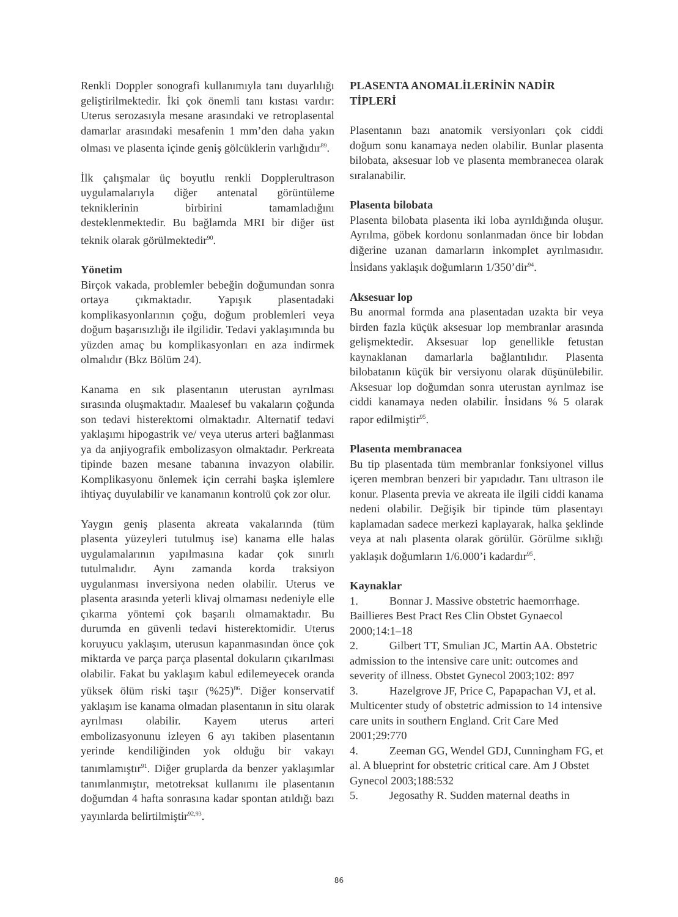Renkli Doppler sonografi kullanımıyla tanı duyarlılığı geliştirilmektedir. İki çok önemli tanı kıstası vardır: Uterus serozasıyla mesane arasındaki ve retroplasental damarlar arasındaki mesafenin 1 mm’den daha yakın olması ve plasenta içinde geniş gölcüklerin varlığıdır<sup>89</sup>.
İlk çalışmalar üç boyutlu renkli Dopplerultrason uygulamalarıyla diğer antenatal görüntüleme tekniklerinin birbirini tamamladığını desteklenmektedir. Bu bağlamda MRI bir diğer üst teknik olarak görülmektedir<sup>90</sup>.
Yönetim
Birçok vakada, problemler bebeğin doğumundan sonra ortaya çıkmaktadır. Yapışık plasentadaki komplikasyonlarının çoğu, doğum problemleri veya doğum başarısızlığı ile ilgilidir. Tedavi yaklaşımında bu yüzden amaç bu komplikasyonları en aza indirmek olmalıdır (Bkz Bölüm 24).
Kanama en sık plasentanın uterustan ayrılması sırasında oluşmaktadır. Maalesef bu vakaların çoğunda son tedavi histerektomi olmaktadır. Alternatif tedavi yaklaşımı hipogastrik ve/ veya uterus arteri bağlanması ya da anjiyografik embolizasyon olmaktadır. Perkreata tipinde bazen mesane tabanına invazyon olabilir. Komplikasyonu önlemek için cerrahi başka işlemlere ihtiyaç duyulabilir ve kanamanın kontrolü çok zor olur.
Yaygın geniş plasenta akreata vakalarında (tüm plasenta yüzeyleri tutulmuş ise) kanama elle halas uygulamalarının yapılmasına kadar çok sınırlı tutulmalıdır. Aynı zamanda korda traksiyon uygulanması inversiyona neden olabilir. Uterus ve plasenta arasında yeterli klivaj olmaması nedeniyle elle çıkarma yöntemi çok başarılı olmamaktadır. Bu durumda en güvenli tedavi histerektomidir. Uterus koruyucu yaklaşım, uterusun kapanmasından önce çok miktarda ve parça parça plasental dokuların çıkarılması olabilir. Fakat bu yaklaşım kabul edilemeyecek oranda yüksek ölüm riski taşır (%25)<sup>86</sup>. Diğer konservatif yaklaşım ise kanama olmadan plasentanın in situ olarak ayrılması olabilir. Kayem uterus arteri embolizasyonunu izleyen 6 ayı takiben plasentanın yerinde kendiliğinden yok olduğu bir vakayı tanımlamıştır<sup>91</sup>. Diğer gruplarda da benzer yaklaşımlar tanımlanmıştır, metotreksat kullanımı ile plasentanın doğumdan 4 hafta sonrasına kadar spontan atıldığı bazı yayınlarda belirtilmiştir<sup>92,93</sup>.
PLASENTA ANOMALİLERİNİN NADİR TİPLERİ
Plasentanın bazı anatomik versiyonları çok ciddi doğum sonu kanamaya neden olabilir. Bunlar plasenta bilobata, aksesuar lob ve plasenta membranecea olarak sıralanabilir.
Plasenta bilobata
Plasenta bilobata plasenta iki loba ayrıldığında oluşur. Ayrılma, göbek kordonu sonlanmadan önce bir lobdan diğerine uzanan damarların inkomplet ayrılmasıdır. İnsidans yaklaşık doğumların 1/350’dir<sup>94</sup>.
Aksesuar lop
Bu anormal formda ana plasentadan uzakta bir veya birden fazla küçük aksesuar lop membranlar arasında gelişmektedir. Aksesuar lop genellikle fetustan kaynaklanan damarlarla bağlantılıdır. Plasenta bilobatanın küçük bir versiyonu olarak düşünülebilir. Aksesuar lop doğumdan sonra uterustan ayrılmaz ise ciddi kanamaya neden olabilir. İnsidans % 5 olarak rapor edilmiştir<sup>95</sup>.
Plasenta membranacea
Bu tip plasentada tüm membranlar fonksiyonel villus içeren membran benzeri bir yapıdadır. Tanı ultrason ile konur. Plasenta previa ve akreata ile ilgili ciddi kanama nedeni olabilir. Değişik bir tipinde tüm plasentayı kaplamadan sadece merkezi kaplayarak, halka şeklinde veya at nalı plasenta olarak görülür. Görülme sıklığı yaklaşık doğumların 1/6.000’i kadardır<sup>95</sup>.
Kaynaklar
1. Bonnar J. Massive obstetric haemorrhage. Baillieres Best Pract Res Clin Obstet Gynaecol 2000;14:1–18
2. Gilbert TT, Smulian JC, Martin AA. Obstetric admission to the intensive care unit: outcomes and severity of illness. Obstet Gynecol 2003;102: 897
3. Hazelgrove JF, Price C, Papapachan VJ, et al. Multicenter study of obstetric admission to 14 intensive care units in southern England. Crit Care Med 2001;29:770
4. Zeeman GG, Wendel GDJ, Cunningham FG, et al. A blueprint for obstetric critical care. Am J Obstet Gynecol 2003;188:532
5. Jegosathy R. Sudden maternal deaths in
86